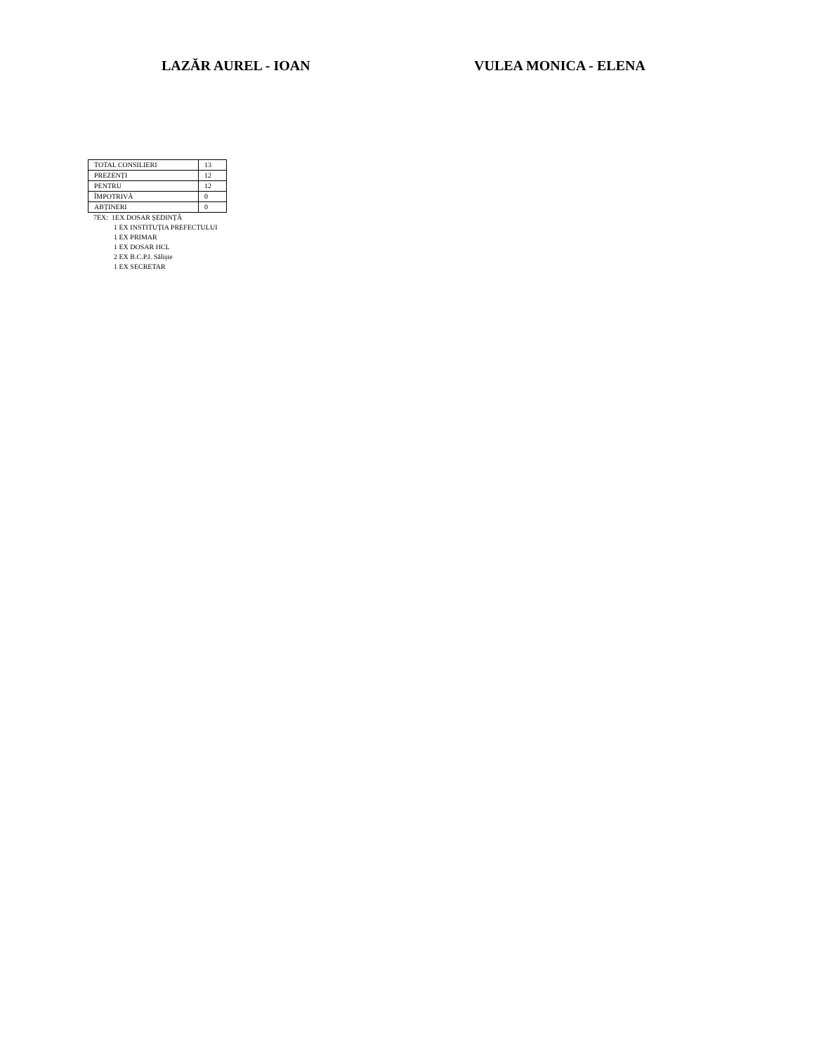LAZĂR AUREL - IOAN VULEA MONICA - ELENA
| TOTAL CONSILIERI | 13 |
| PREZENȚI | 12 |
| PENTRU | 12 |
| ÎMPOTRIVĂ | 0 |
| ABȚINERI | 0 |
7EX: 1EX DOSAR ȘEDINȚĂ
1 EX INSTITUȚIA PREFECTULUI
1 EX PRIMAR
1 EX DOSAR HCL
2 EX B.C.P.I. Săliște
1 EX SECRETAR